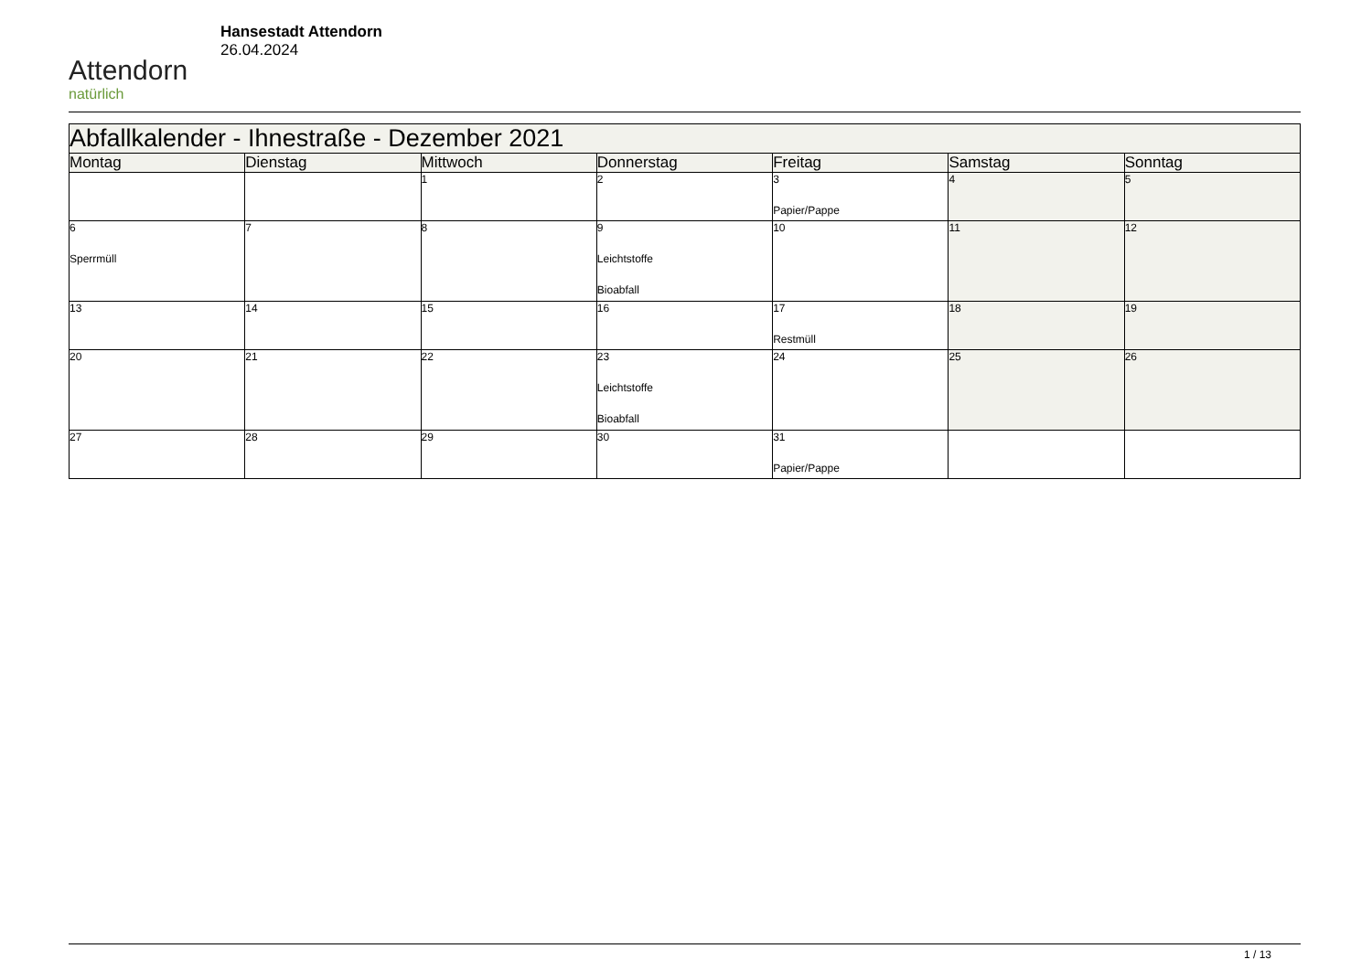Attendorn
natürlich
Hansestadt Attendorn
26.04.2024
| Abfallkalender - Ihnestraße - Dezember 2021 | | | | | | |
| --- | --- | --- | --- | --- | --- | --- |
| Montag | Dienstag | Mittwoch | Donnerstag | Freitag | Samstag | Sonntag |
| | | 1 | 2 | 3 Papier/Pappe | 4 | 5 |
| 6 Sperrmüll | 7 | 8 | 9 Leichtstoffe Bioabfall | 10 | 11 | 12 |
| 13 | 14 | 15 | 16 | 17 Restmüll | 18 | 19 |
| 20 | 21 | 22 | 23 Leichtstoffe Bioabfall | 24 | 25 | 26 |
| 27 | 28 | 29 | 30 | 31 Papier/Pappe | | |
1 / 13